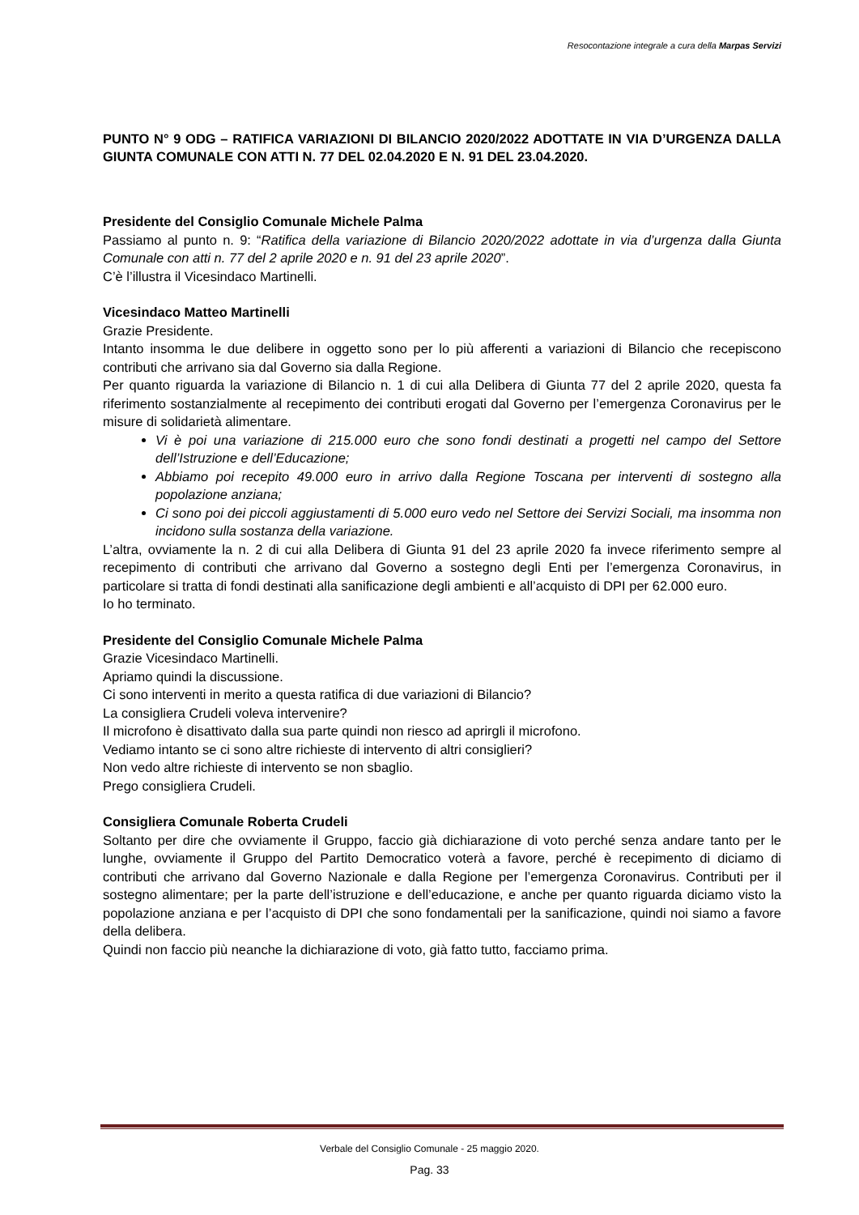Resocontazione integrale a cura della Marpas Servizi
PUNTO N° 9 ODG – RATIFICA VARIAZIONI DI BILANCIO 2020/2022 ADOTTATE IN VIA D’URGENZA DALLA GIUNTA COMUNALE CON ATTI N. 77 DEL 02.04.2020 E N. 91 DEL 23.04.2020.
Presidente del Consiglio Comunale Michele Palma
Passiamo al punto n. 9: “Ratifica della variazione di Bilancio 2020/2022 adottate in via d’urgenza dalla Giunta Comunale con atti n. 77 del 2 aprile 2020 e n. 91 del 23 aprile 2020”.
C’è l’illustra il Vicesindaco Martinelli.
Vicesindaco Matteo Martinelli
Grazie Presidente.
Intanto insomma le due delibere in oggetto sono per lo più afferenti a variazioni di Bilancio che recepiscono contributi che arrivano sia dal Governo sia dalla Regione.
Per quanto riguarda la variazione di Bilancio n. 1 di cui alla Delibera di Giunta 77 del 2 aprile 2020, questa fa riferimento sostanzialmente al recepimento dei contributi erogati dal Governo per l’emergenza Coronavirus per le misure di solidarietà alimentare.
Vi è poi una variazione di 215.000 euro che sono fondi destinati a progetti nel campo del Settore dell’Istruzione e dell’Educazione;
Abbiamo poi recepito 49.000 euro in arrivo dalla Regione Toscana per interventi di sostegno alla popolazione anziana;
Ci sono poi dei piccoli aggiustamenti di 5.000 euro vedo nel Settore dei Servizi Sociali, ma insomma non incidono sulla sostanza della variazione.
L’altra, ovviamente la n. 2 di cui alla Delibera di Giunta 91 del 23 aprile 2020 fa invece riferimento sempre al recepimento di contributi che arrivano dal Governo a sostegno degli Enti per l’emergenza Coronavirus, in particolare si tratta di fondi destinati alla sanificazione degli ambienti e all’acquisto di DPI per 62.000 euro.
Io ho terminato.
Presidente del Consiglio Comunale Michele Palma
Grazie Vicesindaco Martinelli.
Apriamo quindi la discussione.
Ci sono interventi in merito a questa ratifica di due variazioni di Bilancio?
La consigliera Crudeli voleva intervenire?
Il microfono è disattivato dalla sua parte quindi non riesco ad aprirgli il microfono.
Vediamo intanto se ci sono altre richieste di intervento di altri consiglieri?
Non vedo altre richieste di intervento se non sbaglio.
Prego consigliera Crudeli.
Consigliera Comunale Roberta Crudeli
Soltanto per dire che ovviamente il Gruppo, faccio già dichiarazione di voto perché senza andare tanto per le lunghe, ovviamente il Gruppo del Partito Democratico voterà a favore, perché è recepimento di diciamo di contributi che arrivano dal Governo Nazionale e dalla Regione per l’emergenza Coronavirus. Contributi per il sostegno alimentare; per la parte dell’istruzione e dell’educazione, e anche per quanto riguarda diciamo visto la popolazione anziana e per l’acquisto di DPI che sono fondamentali per la sanificazione, quindi noi siamo a favore della delibera.
Quindi non faccio più neanche la dichiarazione di voto, già fatto tutto, facciamo prima.
Verbale del Consiglio Comunale - 25 maggio 2020.
Pag. 33